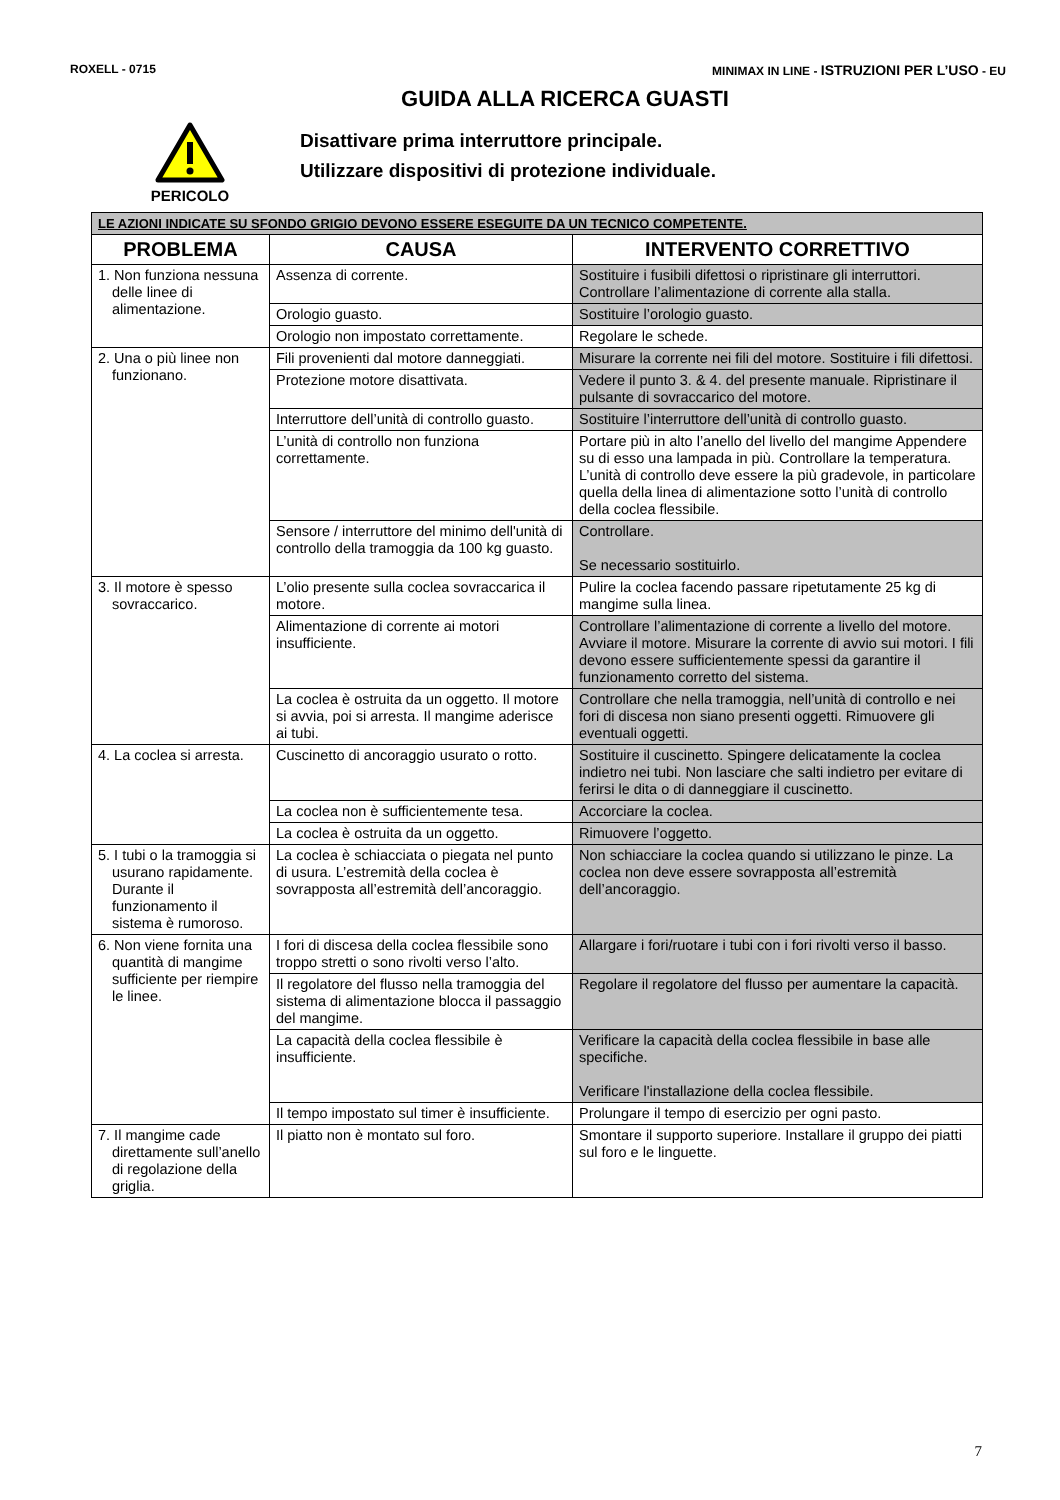ROXELL - 0715 MINIMAX IN LINE - ISTRUZIONI PER L’USO - EU
GUIDA ALLA RICERCA GUASTI
PERICOLO
Disattivare prima interruttore principale.
Utilizzare dispositivi di protezione individuale.
| LE AZIONI INDICATE SU SFONDO GRIGIO DEVONO ESSERE ESEGUITE DA UN TECNICO COMPETENTE. | | |
| PROBLEMA | CAUSA | INTERVENTO CORRETTIVO |
| 1. Non funziona nessuna delle linee di alimentazione. | Assenza di corrente. | Sostituire i fusibili difettosi o ripristinare gli interruttori. Controllare l’alimentazione di corrente alla stalla. |
| | Orologio guasto. | Sostituire l’orologio guasto. |
| | Orologio non impostato correttamente. | Regolare le schede. |
| 2. Una o più linee non funzionano. | Fili provenienti dal motore danneggiati. | Misurare la corrente nei fili del motore. Sostituire i fili difettosi. |
| | Protezione motore disattivata. | Vedere il punto 3. & 4. del presente manuale. Ripristinare il pulsante di sovraccarico del motore. |
| | Interruttore dell’unità di controllo guasto. | Sostituire l’interruttore dell’unità di controllo guasto. |
| | L’unità di controllo non funziona correttamente. | Portare più in alto l’anello del livello del mangime Appendere su di esso una lampada in più. Controllare la temperatura. L’unità di controllo deve essere la più gradevole, in particolare quella della linea di alimentazione sotto l’unità di controllo della coclea flessibile. |
| | Sensore / interruttore del minimo dell'unità di controllo della tramoggia da 100 kg guasto. | Controllare. Se necessario sostituirlo. |
| 3. Il motore è spesso sovraccarico. | L’olio presente sulla coclea sovraccarica il motore. | Pulire la coclea facendo passare ripetutamente 25 kg di mangime sulla linea. |
| | Alimentazione di corrente ai motori insufficiente. | Controllare l’alimentazione di corrente a livello del motore. Avviare il motore. Misurare la corrente di avvio sui motori. I fili devono essere sufficientemente spessi da garantire il funzionamento corretto del sistema. |
| | La coclea è ostruita da un oggetto. Il motore si avvia, poi si arresta. Il mangime aderisce ai tubi. | Controllare che nella tramoggia, nell’unità di controllo e nei fori di discesa non siano presenti oggetti. Rimuovere gli eventuali oggetti. |
| 4. La coclea si arresta. | Cuscinetto di ancoraggio usurato o rotto. | Sostituire il cuscinetto. Spingere delicatamente la coclea indietro nei tubi. Non lasciare che salti indietro per evitare di ferirsi le dita o di danneggiare il cuscinetto. |
| | La coclea non è sufficientemente tesa. | Accorciare la coclea. |
| | La coclea è ostruita da un oggetto. | Rimuovere l’oggetto. |
| 5. I tubi o la tramoggia si usurano rapidamente. Durante il funzionamento il sistema è rumoroso. | La coclea è schiacciata o piegata nel punto di usura. L’estremità della coclea è sovrapposta all’estremità dell’ancoraggio. | Non schiacciare la coclea quando si utilizzano le pinze. La coclea non deve essere sovrapposta all’estremità dell’ancoraggio. |
| 6. Non viene fornita una quantità di mangime sufficiente per riempire le linee. | I fori di discesa della coclea flessibile sono troppo stretti o sono rivolti verso l’alto. | Allargare i fori/ruotare i tubi con i fori rivolti verso il basso. |
| | Il regolatore del flusso nella tramoggia del sistema di alimentazione blocca il passaggio del mangime. | Regolare il regolatore del flusso per aumentare la capacità. |
| | La capacità della coclea flessibile è insufficiente. | Verificare la capacità della coclea flessibile in base alle specifiche. Verificare l'installazione della coclea flessibile. |
| | Il tempo impostato sul timer è insufficiente. | Prolungare il tempo di esercizio per ogni pasto. |
| 7. Il mangime cade direttamente sull’anello di regolazione della griglia. | Il piatto non è montato sul foro. | Smontare il supporto superiore. Installare il gruppo dei piatti sul foro e le linguette. |
7